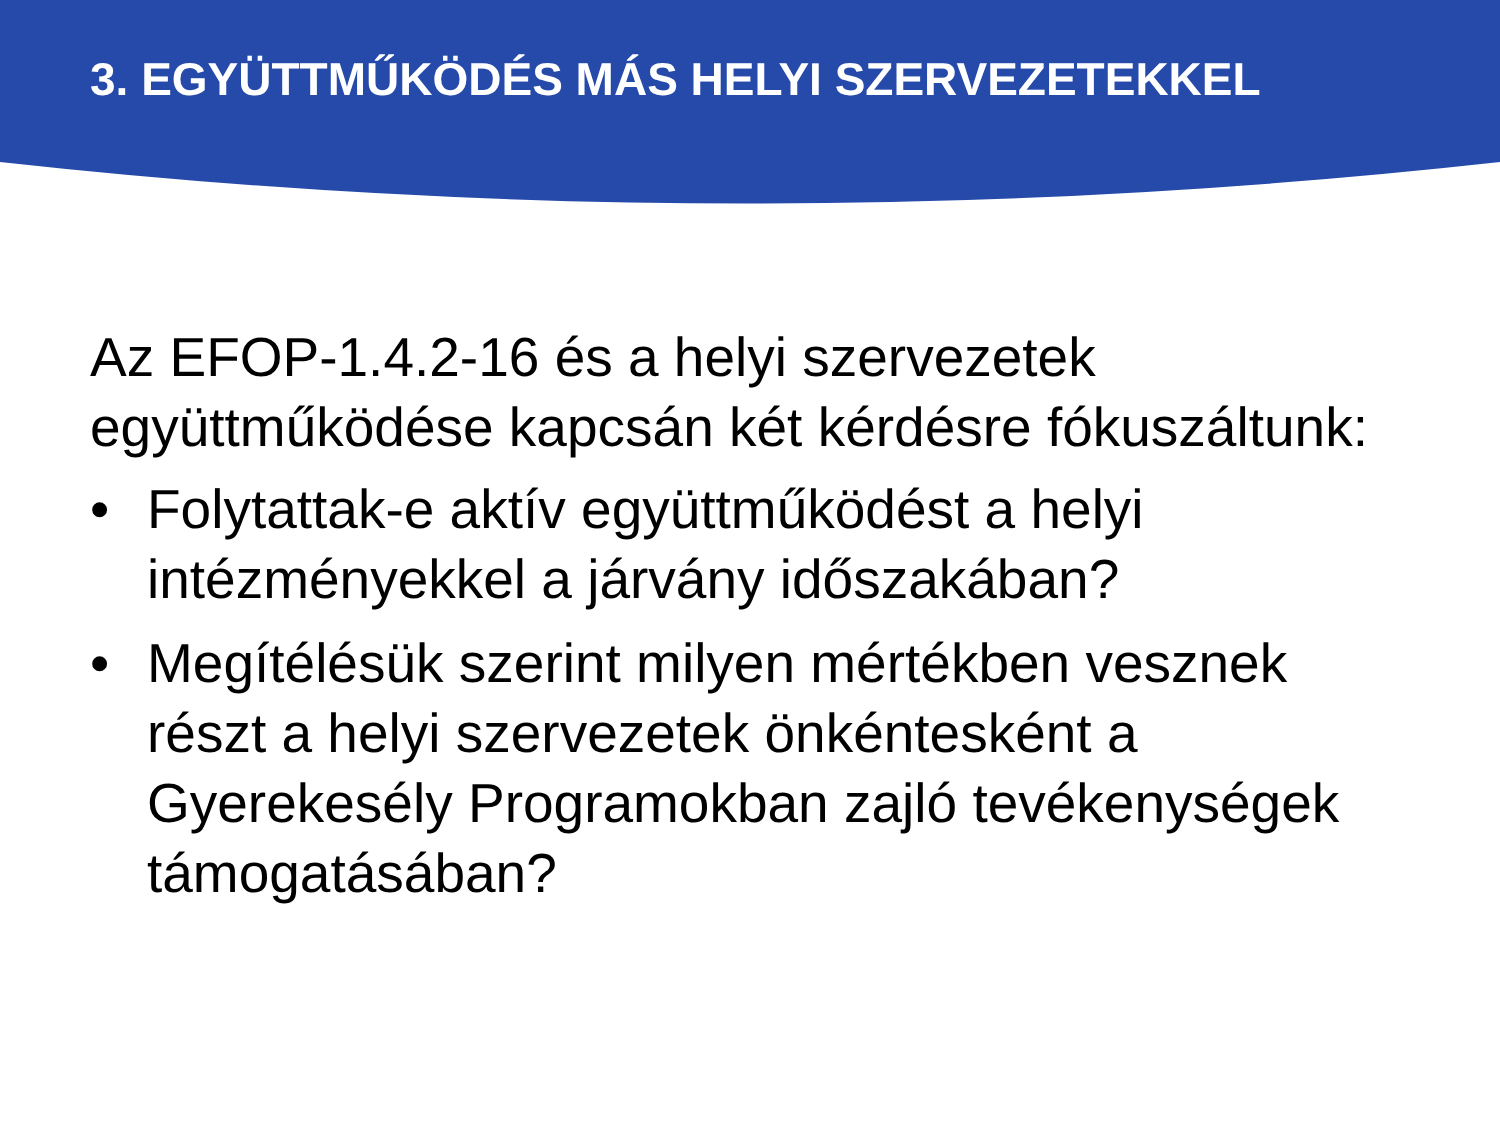3. EGYÜTTMŰKÖDÉS MÁS HELYI SZERVEZETEKKEL
Az EFOP-1.4.2-16 és a helyi szervezetek együttműködése kapcsán két kérdésre fókuszáltunk:
• Folytattak-e aktív együttműködést a helyi intézményekkel a járvány időszakában?
• Megítélésük szerint milyen mértékben vesznek részt a helyi szervezetek önkéntesként a Gyerekesély Programokban zajló tevékenységek támogatásában?